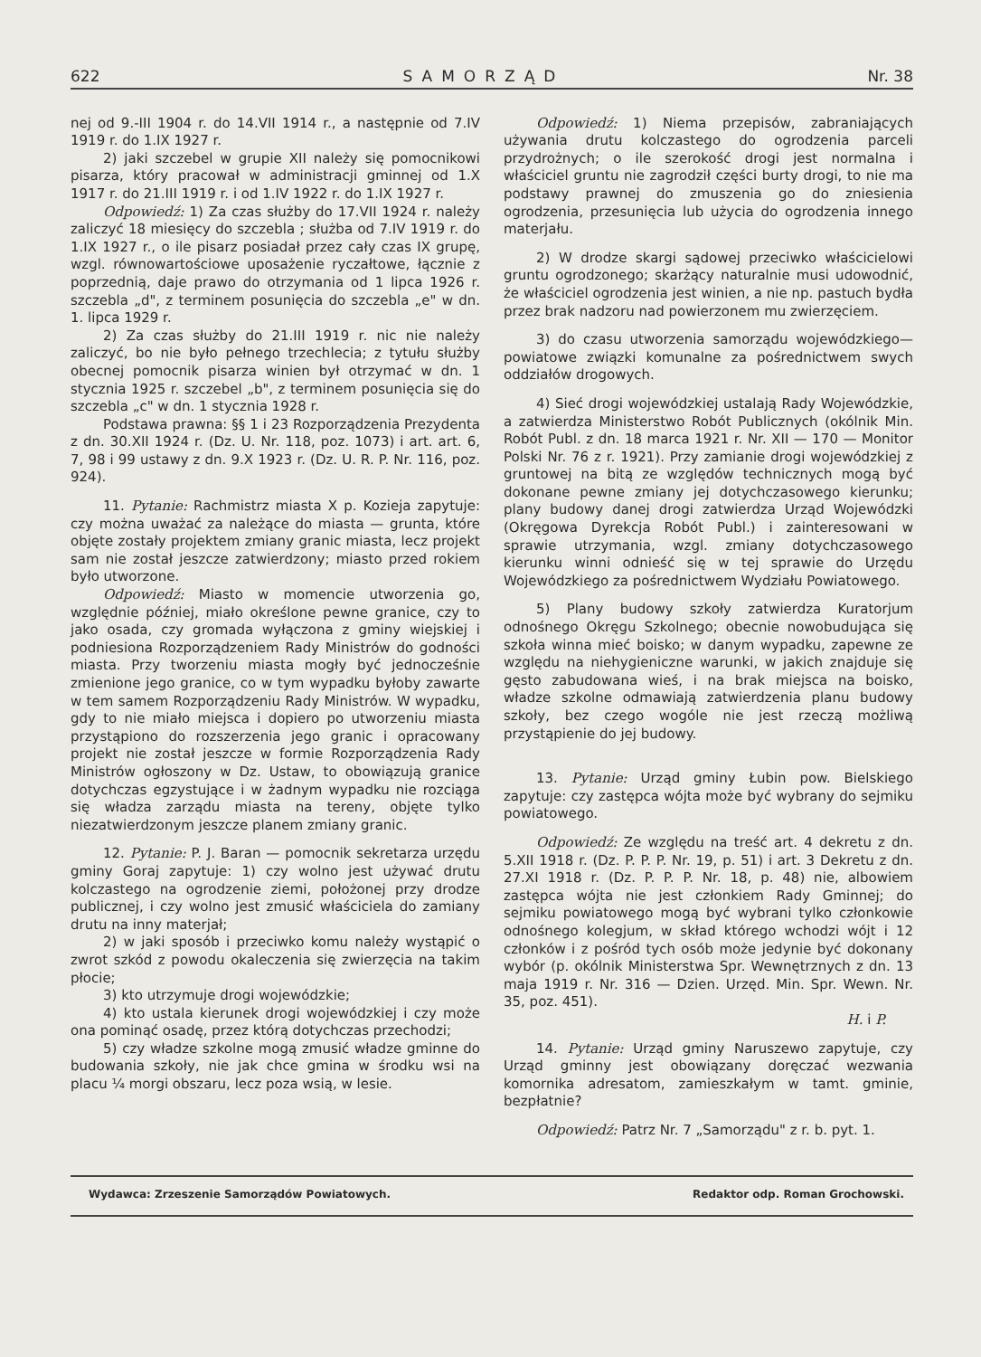622 SAMORZĄD Nr. 38
nej od 9.-III 1904 r. do 14.VII 1914 r., a następnie od 7.IV 1919 r. do 1.IX 1927 r.
2) jaki szczebel w grupie XII należy się pomocnikowi pisarza, który pracował w administracji gminnej od 1.X 1917 r. do 21.III 1919 r. i od 1.IV 1922 r. do 1.IX 1927 r.
Odpowiedź: 1) Za czas służby do 17.VII 1924 r. należy zaliczyć 18 miesięcy do szczebla ; służba od 7.IV 1919 r. do 1.IX 1927 r., o ile pisarz posiadał przez cały czas IX grupę, wzgl. równowartościowe uposażenie ryczałtowe, łącznie z poprzednią, daje prawo do otrzymania od 1 lipca 1926 r. szczebla „d", z terminem posunięcia do szczebla „e" w dn. 1. lipca 1929 r.
2) Za czas służby do 21.III 1919 r. nic nie należy zaliczyć, bo nie było pełnego trzechlecia; z tytułu służby obecnej pomocnik pisarza winien był otrzymać w dn. 1 stycznia 1925 r. szczebel „b", z terminem posunięcia się do szczebla „c" w dn. 1 stycznia 1928 r.
Podstawa prawna: §§ 1 i 23 Rozporządzenia Prezydenta z dn. 30.XII 1924 r. (Dz. U. Nr. 118, poz. 1073) i art. art. 6, 7, 98 i 99 ustawy z dn. 9.X 1923 r. (Dz. U. R. P. Nr. 116, poz. 924).
11. Pytanie: Rachmistrz miasta X p. Kozieja zapytuje: czy można uważać za należące do miasta — grunta, które objęte zostały projektem zmiany granic miasta, lecz projekt sam nie został jeszcze zatwierdzony; miasto przed rokiem było utworzone.
Odpowiedź: Miasto w momencie utworzenia go, względnie później, miało określone pewne granice, czy to jako osada, czy gromada wyłączona z gminy wiejskiej i podniesiona Rozporządzeniem Rady Ministrów do godności miasta. Przy tworzeniu miasta mogły być jednocześnie zmienione jego granice, co w tym wypadku byłoby zawarte w tem samem Rozporządzeniu Rady Ministrów. W wypadku, gdy to nie miało miejsca i dopiero po utworzeniu miasta przystąpiono do rozszerzenia jego granic i opracowany projekt nie został jeszcze w formie Rozporządzenia Rady Ministrów ogłoszony w Dz. Ustaw, to obowiązują granice dotychczas egzystujące i w żadnym wypadku nie rozciąga się władza zarządu miasta na tereny, objęte tylko niezatwierdzonym jeszcze planem zmiany granic.
12. Pytanie: P. J. Baran — pomocnik sekretarza urzędu gminy Goraj zapytuje: 1) czy wolno jest używać drutu kolczastego na ogrodzenie ziemi, położonej przy drodze publicznej, i czy wolno jest zmusić właściciela do zamiany drutu na inny materjał;
2) w jaki sposób i przeciwko komu należy wystąpić o zwrot szkód z powodu okaleczenia się zwierzęcia na takim płocie;
3) kto utrzymuje drogi wojewódzkie;
4) kto ustala kierunek drogi wojewódzkiej i czy może ona pominąć osadę, przez którą dotychczas przechodzi;
5) czy władze szkolne mogą zmusić władze gminne do budowania szkoły, nie jak chce gmina w środku wsi na placu ¼ morgi obszaru, lecz poza wsią, w lesie.
Odpowiedź: 1) Niema przepisów, zabraniających używania drutu kolczastego do ogrodzenia parceli przydrożnych; o ile szerokość drogi jest normalna i właściciel gruntu nie zagrodził części burty drogi, to nie ma podstawy prawnej do zmuszenia go do zniesienia ogrodzenia, przesunięcia lub użycia do ogrodzenia innego materjału.
2) W drodze skargi sądowej przeciwko właścicielowi gruntu ogrodzonego; skarżący naturalnie musi udowodnić, że właściciel ogrodzenia jest winien, a nie np. pastuch bydła przez brak nadzoru nad powierzonem mu zwierzęciem.
3) do czasu utworzenia samorządu wojewódzkiego— powiatowe związki komunalne za pośrednictwem swych oddziałów drogowych.
4) Sieć drogi wojewódzkiej ustalają Rady Wojewódzkie, a zatwierdza Ministerstwo Robót Publicznych (okólnik Min. Robót Publ. z dn. 18 marca 1921 r. Nr. XII — 170 — Monitor Polski Nr. 76 z r. 1921). Przy zamianie drogi wojewódzkiej z gruntowej na bitą ze względów technicznych mogą być dokonane pewne zmiany jej dotychczasowego kierunku; plany budowy danej drogi zatwierdza Urząd Wojewódzki (Okręgowa Dyrekcja Robót Publ.) i zainteresowani w sprawie utrzymania, wzgl. zmiany dotychczasowego kierunku winni odnieść się w tej sprawie do Urzędu Wojewódzkiego za pośrednictwem Wydziału Powiatowego.
5) Plany budowy szkoły zatwierdza Kuratorjum odnośnego Okręgu Szkolnego; obecnie nowobudująca się szkoła winna mieć boisko; w danym wypadku, zapewne ze względu na niehygieniczne warunki, w jakich znajduje się gęsto zabudowana wieś, i na brak miejsca na boisko, władze szkolne odmawiają zatwierdzenia planu budowy szkoły, bez czego wogóle nie jest rzeczą możliwą przystąpienie do jej budowy.
13. Pytanie: Urząd gminy Łubin pow. Bielskiego zapytuje: czy zastępca wójta może być wybrany do sejmiku powiatowego.
Odpowiedź: Ze względu na treść art. 4 dekretu z dn. 5.XII 1918 r. (Dz. P. P. P. Nr. 19, p. 51) i art. 3 Dekretu z dn. 27.XI 1918 r. (Dz. P. P. P. Nr. 18, p. 48) nie, albowiem zastępca wójta nie jest członkiem Rady Gminnej; do sejmiku powiatowego mogą być wybrani tylko członkowie odnośnego kolegjum, w skład którego wchodzi wójt i 12 członków i z pośród tych osób może jedynie być dokonany wybór (p. okólnik Ministerstwa Spr. Wewnętrznych z dn. 13 maja 1919 r. Nr. 316 — Dzien. Urzęd. Min. Spr. Wewn. Nr. 35, poz. 451).
H. i P.
14. Pytanie: Urząd gminy Naruszewo zapytuje, czy Urząd gminny jest obowiązany doręczać wezwania komornika adresatom, zamieszkałym w tamt. gminie, bezpłatnie?
Odpowiedź: Patrz Nr. 7 „Samorządu" z r. b. pyt. 1.
Wydawca: Zrzeszenie Samorządów Powiatowych. Redaktor odp. Roman Grochowski.